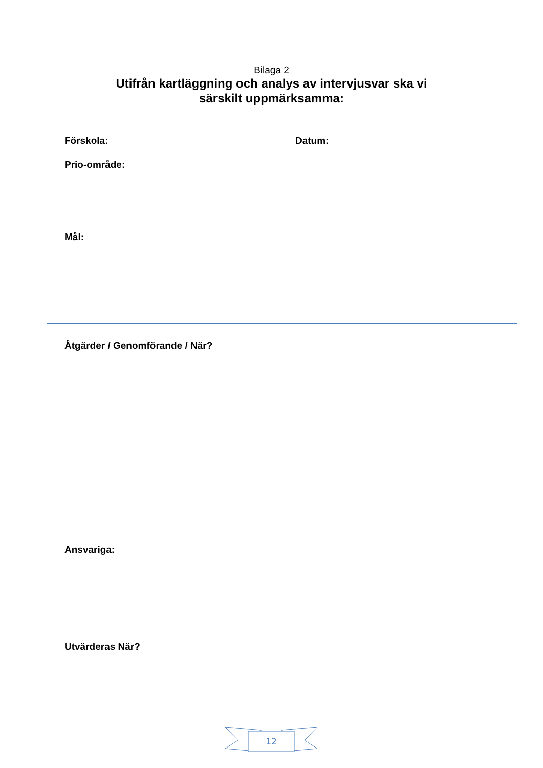Bilaga 2
Utifrån kartläggning och analys av intervjusvar ska vi
särskilt uppmärksamma:
Förskola: Datum:
Prio-område:
Mål:
Åtgärder / Genomförande / När?
Ansvariga:
Utvärderas När?
12